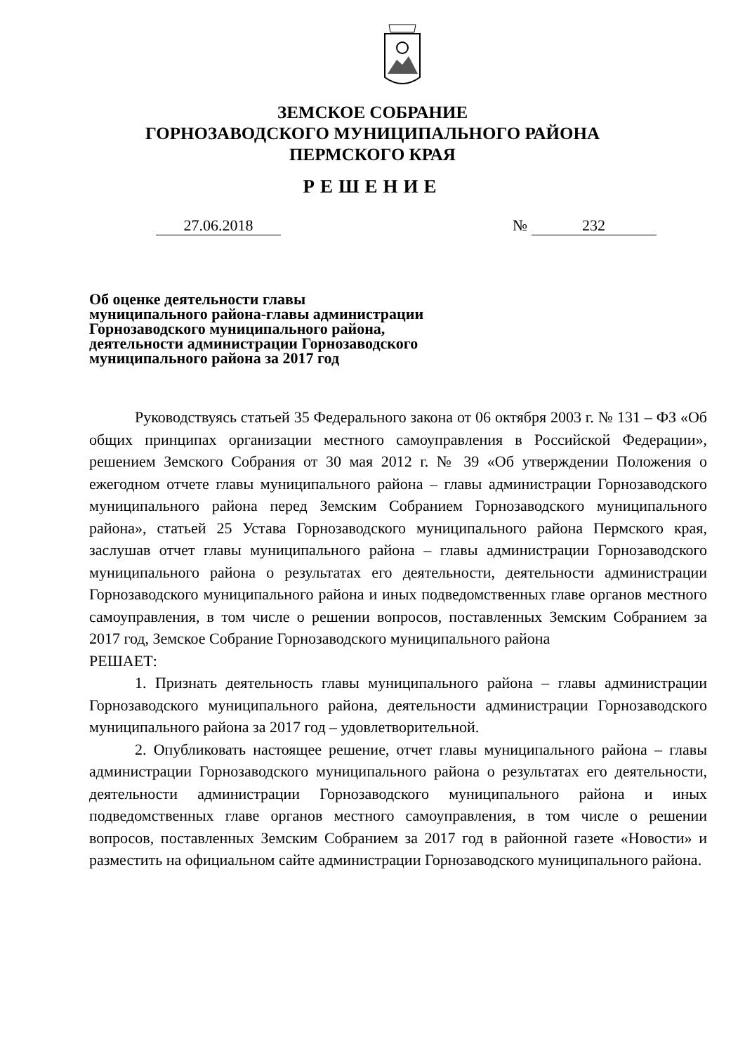ЗЕМСКОЕ СОБРАНИЕ
ГОРНОЗАВОДСКОГО МУНИЦИПАЛЬНОГО РАЙОНА
ПЕРМСКОГО КРАЯ
РЕШЕНИЕ
27.06.2018 № 232
Об оценке деятельности главы
муниципального района-главы администрации
Горнозаводского муниципального района,
деятельности администрации Горнозаводского
муниципального района за 2017 год
Руководствуясь статьей 35 Федерального закона от 06 октября 2003 г. № 131 – ФЗ «Об общих принципах организации местного самоуправления в Российской Федерации», решением Земского Собрания от 30 мая 2012 г. № 39 «Об утверждении Положения о ежегодном отчете главы муниципального района – главы администрации Горнозаводского муниципального района перед Земским Собранием Горнозаводского муниципального района», статьей 25 Устава Горнозаводского муниципального района Пермского края, заслушав отчет главы муниципального района – главы администрации Горнозаводского муниципального района о результатах его деятельности, деятельности администрации Горнозаводского муниципального района и иных подведомственных главе органов местного самоуправления, в том числе о решении вопросов, поставленных Земским Собранием за 2017 год, Земское Собрание Горнозаводского муниципального района
РЕШАЕТ:
1. Признать деятельность главы муниципального района – главы администрации Горнозаводского муниципального района, деятельности администрации Горнозаводского муниципального района за 2017 год – удовлетворительной.
2. Опубликовать настоящее решение, отчет главы муниципального района – главы администрации Горнозаводского муниципального района о результатах его деятельности, деятельности администрации Горнозаводского муниципального района и иных подведомственных главе органов местного самоуправления, в том числе о решении вопросов, поставленных Земским Собранием за 2017 год в районной газете «Новости» и разместить на официальном сайте администрации Горнозаводского муниципального района.